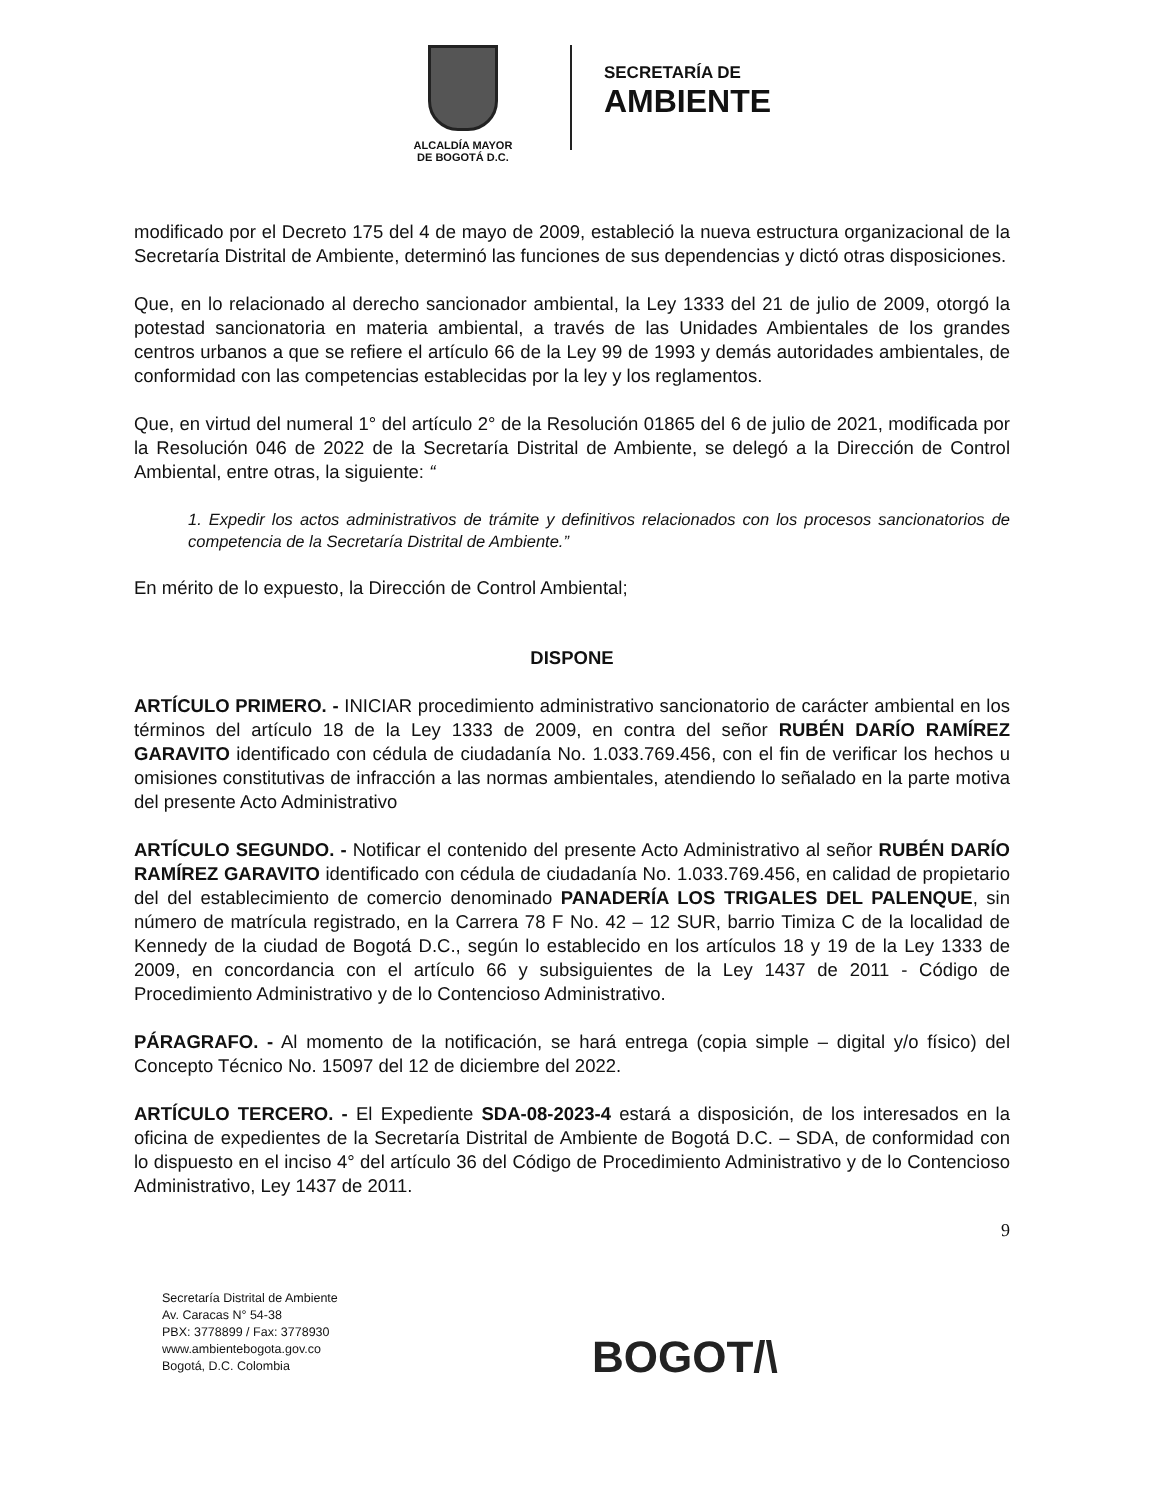ALCALDÍA MAYOR
DE BOGOTÁ D.C.
SECRETARÍA DE
AMBIENTE
modificado por el Decreto 175 del 4 de mayo de 2009, estableció la nueva estructura organizacional de la Secretaría Distrital de Ambiente, determinó las funciones de sus dependencias y dictó otras disposiciones.
Que, en lo relacionado al derecho sancionador ambiental, la Ley 1333 del 21 de julio de 2009, otorgó la potestad sancionatoria en materia ambiental, a través de las Unidades Ambientales de los grandes centros urbanos a que se refiere el artículo 66 de la Ley 99 de 1993 y demás autoridades ambientales, de conformidad con las competencias establecidas por la ley y los reglamentos.
Que, en virtud del numeral 1° del artículo 2° de la Resolución 01865 del 6 de julio de 2021, modificada por la Resolución 046 de 2022 de la Secretaría Distrital de Ambiente, se delegó a la Dirección de Control Ambiental, entre otras, la siguiente: “
1. Expedir los actos administrativos de trámite y definitivos relacionados con los procesos sancionatorios de competencia de la Secretaría Distrital de Ambiente.”
En mérito de lo expuesto, la Dirección de Control Ambiental;
DISPONE
ARTÍCULO PRIMERO. - INICIAR procedimiento administrativo sancionatorio de carácter ambiental en los términos del artículo 18 de la Ley 1333 de 2009, en contra del señor RUBÉN DARÍO RAMÍREZ GARAVITO identificado con cédula de ciudadanía No. 1.033.769.456, con el fin de verificar los hechos u omisiones constitutivas de infracción a las normas ambientales, atendiendo lo señalado en la parte motiva del presente Acto Administrativo
ARTÍCULO SEGUNDO. - Notificar el contenido del presente Acto Administrativo al señor RUBÉN DARÍO RAMÍREZ GARAVITO identificado con cédula de ciudadanía No. 1.033.769.456, en calidad de propietario del del establecimiento de comercio denominado PANADERÍA LOS TRIGALES DEL PALENQUE, sin número de matrícula registrado, en la Carrera 78 F No. 42 – 12 SUR, barrio Timiza C de la localidad de Kennedy de la ciudad de Bogotá D.C., según lo establecido en los artículos 18 y 19 de la Ley 1333 de 2009, en concordancia con el artículo 66 y subsiguientes de la Ley 1437 de 2011 - Código de Procedimiento Administrativo y de lo Contencioso Administrativo.
PÁRAGRAFO. - Al momento de la notificación, se hará entrega (copia simple – digital y/o físico) del Concepto Técnico No. 15097 del 12 de diciembre del 2022.
ARTÍCULO TERCERO. - El Expediente SDA-08-2023-4 estará a disposición, de los interesados en la oficina de expedientes de la Secretaría Distrital de Ambiente de Bogotá D.C. – SDA, de conformidad con lo dispuesto en el inciso 4° del artículo 36 del Código de Procedimiento Administrativo y de lo Contencioso Administrativo, Ley 1437 de 2011.
9
Secretaría Distrital de Ambiente
Av. Caracas N° 54-38
PBX: 3778899 / Fax: 3778930
www.ambientebogota.gov.co
Bogotá, D.C. Colombia
BOGOT/\